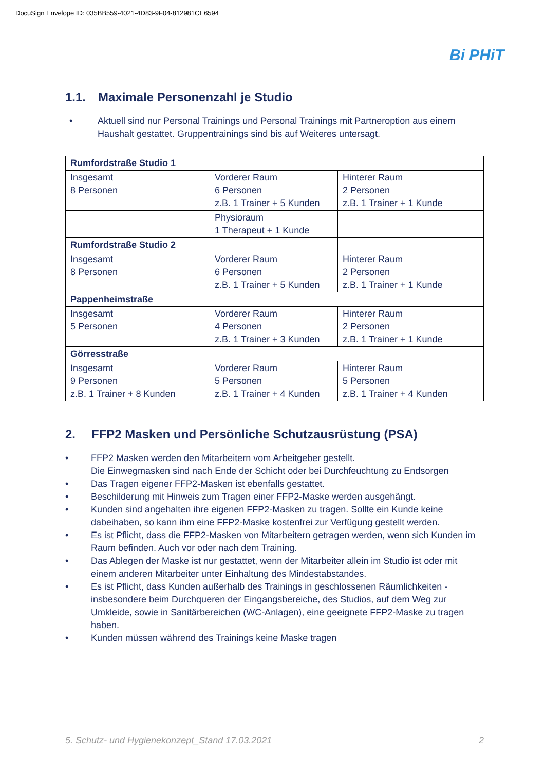DocuSign Envelope ID: 035BB559-4021-4D83-9F04-812981CE6594
Bi PHiT
1.1. Maximale Personenzahl je Studio
• Aktuell sind nur Personal Trainings und Personal Trainings mit Partneroption aus einem Haushalt gestattet. Gruppentrainings sind bis auf Weiteres untersagt.
| Rumfordstraße Studio 1 | | |
| Insgesamt 8 Personen | Vorderer Raum 6 Personen z.B. 1 Trainer + 5 Kunden | Hinterer Raum 2 Personen z.B. 1 Trainer + 1 Kunde |
| | Physioraum 1 Therapeut + 1 Kunde | |
| Rumfordstraße Studio 2 | | |
| Insgesamt 8 Personen | Vorderer Raum 6 Personen z.B. 1 Trainer + 5 Kunden | Hinterer Raum 2 Personen z.B. 1 Trainer + 1 Kunde |
| Pappenheimstraße | | |
| Insgesamt 5 Personen | Vorderer Raum 4 Personen z.B. 1 Trainer + 3 Kunden | Hinterer Raum 2 Personen z.B. 1 Trainer + 1 Kunde |
| Görresstraße | | |
| Insgesamt 9 Personen z.B. 1 Trainer + 8 Kunden | Vorderer Raum 5 Personen z.B. 1 Trainer + 4 Kunden | Hinterer Raum 5 Personen z.B. 1 Trainer + 4 Kunden |
2. FFP2 Masken und Persönliche Schutzausrüstung (PSA)
• FFP2 Masken werden den Mitarbeitern vom Arbeitgeber gestellt.
Die Einwegmasken sind nach Ende der Schicht oder bei Durchfeuchtung zu Endsorgen
• Das Tragen eigener FFP2-Masken ist ebenfalls gestattet.
• Beschilderung mit Hinweis zum Tragen einer FFP2-Maske werden ausgehängt.
• Kunden sind angehalten ihre eigenen FFP2-Masken zu tragen. Sollte ein Kunde keine dabeihaben, so kann ihm eine FFP2-Maske kostenfrei zur Verfügung gestellt werden.
• Es ist Pflicht, dass die FFP2-Masken von Mitarbeitern getragen werden, wenn sich Kunden im Raum befinden. Auch vor oder nach dem Training.
• Das Ablegen der Maske ist nur gestattet, wenn der Mitarbeiter allein im Studio ist oder mit einem anderen Mitarbeiter unter Einhaltung des Mindestabstandes.
• Es ist Pflicht, dass Kunden außerhalb des Trainings in geschlossenen Räumlichkeiten - insbesondere beim Durchqueren der Eingangsbereiche, des Studios, auf dem Weg zur Umkleide, sowie in Sanitärbereichen (WC-Anlagen), eine geeignete FFP2-Maske zu tragen haben.
• Kunden müssen während des Trainings keine Maske tragen
5. Schutz- und Hygienekonzept_Stand 17.03.2021 2